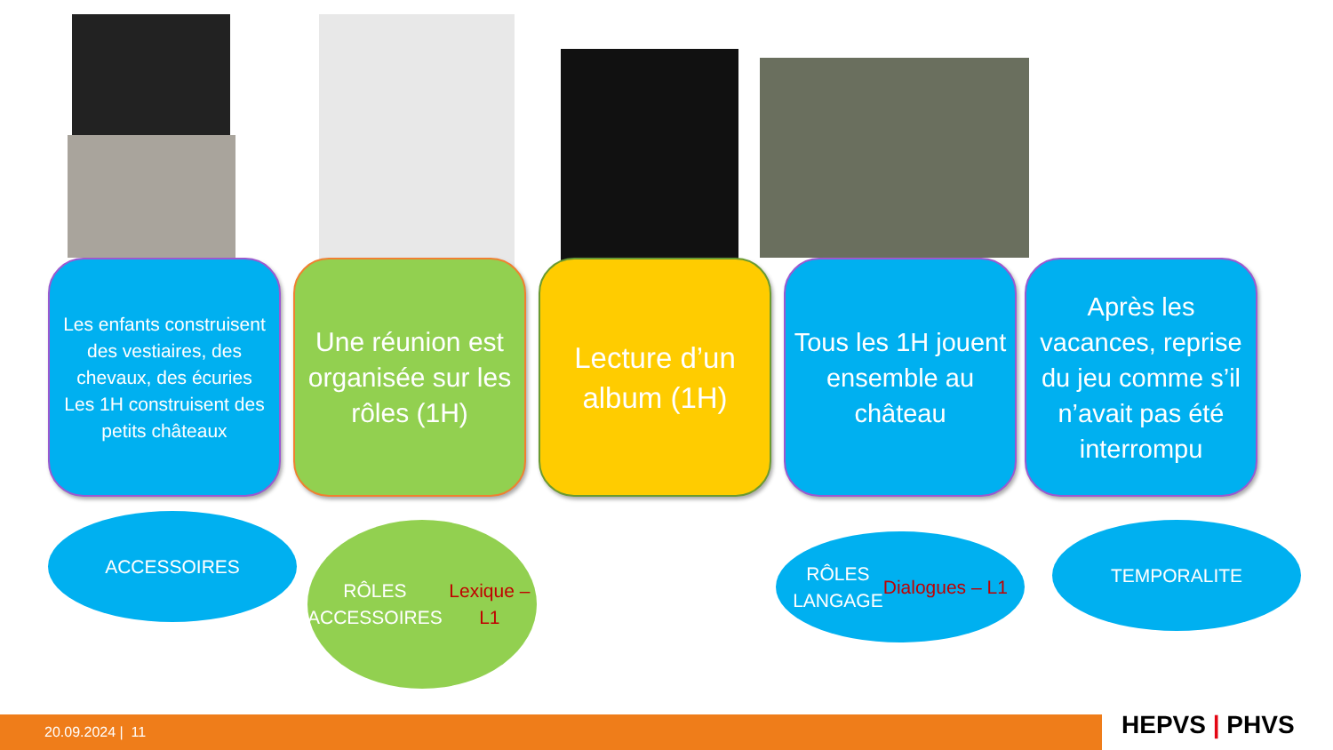Les enfants construisent des vestiaires, des chevaux, des écuries
Les 1H construisent des petits châteaux
Une réunion est organisée sur les rôles (1H)
Lecture d’un album (1H)
Tous les 1H jouent ensemble au château
Après les vacances, reprise du jeu comme s’il n’avait pas été interrompu
ACCESSOIRES
RÔLES
ACCESSOIRES
Lexique – L1
RÔLES
LANGAGE
Dialogues – L1
TEMPORALITE
20.09.2024 | 11 HEPVS | PHVS